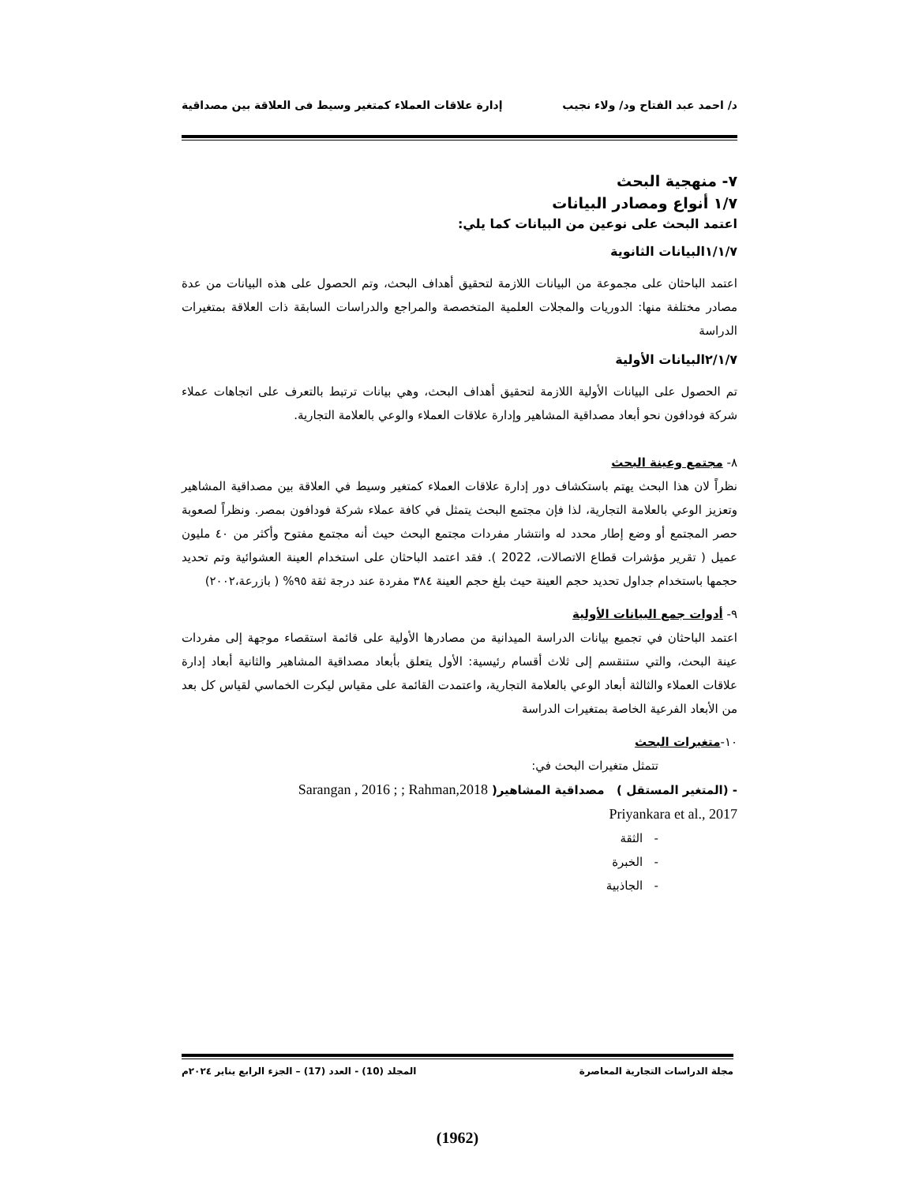د/ احمد عبد الفتاح ود/ ولاء نجيب إدارة علاقات العملاء كمتغير وسيط فى العلاقة بين مصداقية
٧- منهجية البحث
١/٧ أنواع ومصادر البيانات
اعتمد البحث على نوعين من البيانات كما يلي:
١/١/٧البيانات الثانوية
اعتمد الباحثان على مجموعة من البيانات اللازمة لتحقيق أهداف البحث، وتم الحصول على هذه البيانات من عدة مصادر مختلفة منها: الدوريات والمجلات العلمية المتخصصة والمراجع والدراسات السابقة ذات العلاقة بمتغيرات الدراسة
٢/١/٧البيانات الأولية
تم الحصول على البيانات الأولية اللازمة لتحقيق أهداف البحث، وهي بيانات ترتبط بالتعرف على اتجاهات عملاء شركة فودافون نحو أبعاد مصداقية المشاهير وإدارة علاقات العملاء والوعي بالعلامة التجارية.
٨- مجتمع وعينة البحث
نظراً لان هذا البحث يهتم باستكشاف دور إدارة علاقات العملاء كمتغير وسيط في العلاقة بين مصداقية المشاهير وتعزيز الوعي بالعلامة التجارية، لذا فإن مجتمع البحث يتمثل في كافة عملاء شركة فودافون بمصر. ونظراً لصعوبة حصر المجتمع أو وضع إطار محدد له وانتشار مفردات مجتمع البحث حيث أنه مجتمع مفتوح وأكثر من ٤٠ مليون عميل ( تقرير مؤشرات قطاع الاتصالات، 2022 ). فقد اعتمد الباحثان على استخدام العينة العشوائية وتم تحديد حجمها باستخدام جداول تحديد حجم العينة حيث بلغ حجم العينة ٣٨٤ مفردة عند درجة ثقة ٩٥% ( بازرعة،٢٠٠٢)
٩- أدوات جمع البيانات الأولية
اعتمد الباحثان في تجميع بيانات الدراسة الميدانية من مصادرها الأولية على قائمة استقصاء موجهة إلى مفردات عينة البحث، والتي ستنقسم إلى ثلاث أقسام رئيسية: الأول يتعلق بأبعاد مصداقية المشاهير والثانية أبعاد إدارة علاقات العملاء والثالثة أبعاد الوعي بالعلامة التجارية، واعتمدت القائمة على مقياس ليكرت الخماسي لقياس كل بعد من الأبعاد الفرعية الخاصة بمتغيرات الدراسة
١٠-متغيرات البحث
تتمثل متغيرات البحث في:
- (المتغير المستقل ) مصداقية المشاهير( Sarangan , 2016 ; ; Rahman,2018
Priyankara et al., 2017
- الثقة
- الخبرة
- الجاذبية
مجلة الدراسات التجارية المعاصرة المجلد (10) - العدد (17) – الجزء الرابع يناير ٢٠٢٤م
(1962)